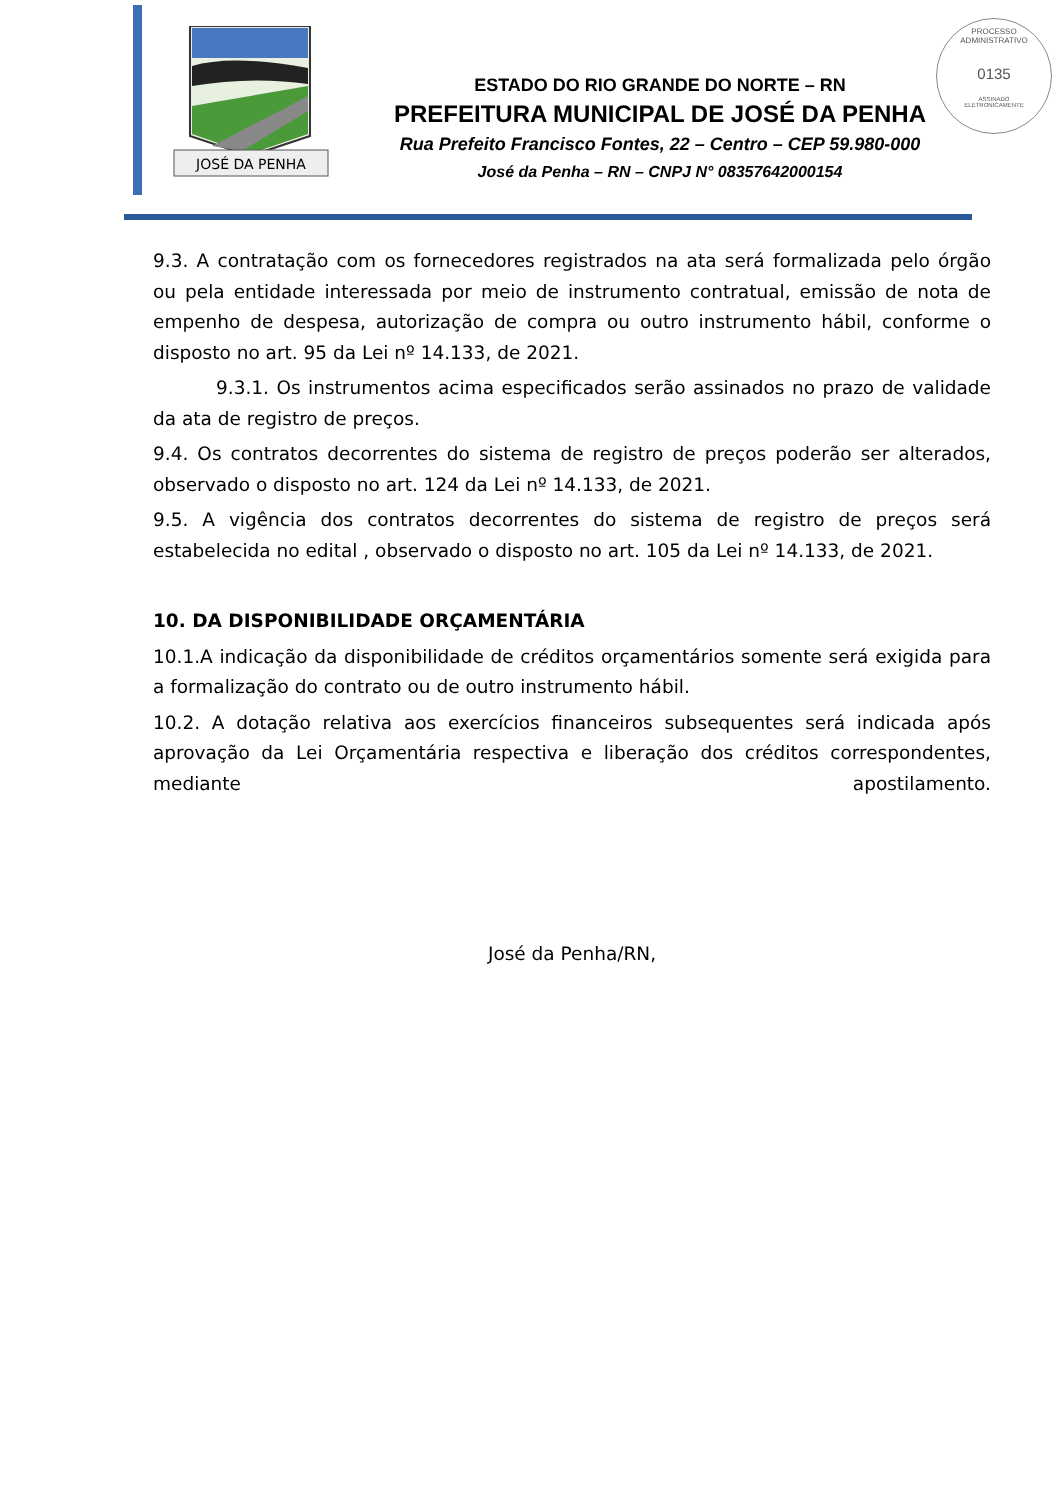JOSÉ DA PENHA
ESTADO DO RIO GRANDE DO NORTE – RN
PREFEITURA MUNICIPAL DE JOSÉ DA PENHA
Rua Prefeito Francisco Fontes, 22 – Centro – CEP 59.980-000
José da Penha – RN – CNPJ N° 08357642000154
PROCESSO ADMINISTRATIVO
0135
ASSINADO
ELETRONICAMENTE
9.3. A contratação com os fornecedores registrados na ata será formalizada pelo órgão ou pela entidade interessada por meio de instrumento contratual, emissão de nota de empenho de despesa, autorização de compra ou outro instrumento hábil, conforme o disposto no art. 95 da Lei nº 14.133, de 2021.
9.3.1. Os instrumentos acima especificados serão assinados no prazo de validade da ata de registro de preços.
9.4. Os contratos decorrentes do sistema de registro de preços poderão ser alterados, observado o disposto no art. 124 da Lei nº 14.133, de 2021.
9.5. A vigência dos contratos decorrentes do sistema de registro de preços será estabelecida no edital , observado o disposto no art. 105 da Lei nº 14.133, de 2021.
10. DA DISPONIBILIDADE ORÇAMENTÁRIA
10.1.A indicação da disponibilidade de créditos orçamentários somente será exigida para a formalização do contrato ou de outro instrumento hábil.
10.2. A dotação relativa aos exercícios financeiros subsequentes será indicada após aprovação da Lei Orçamentária respectiva e liberação dos créditos correspondentes, mediante apostilamento.
José da Penha/RN,